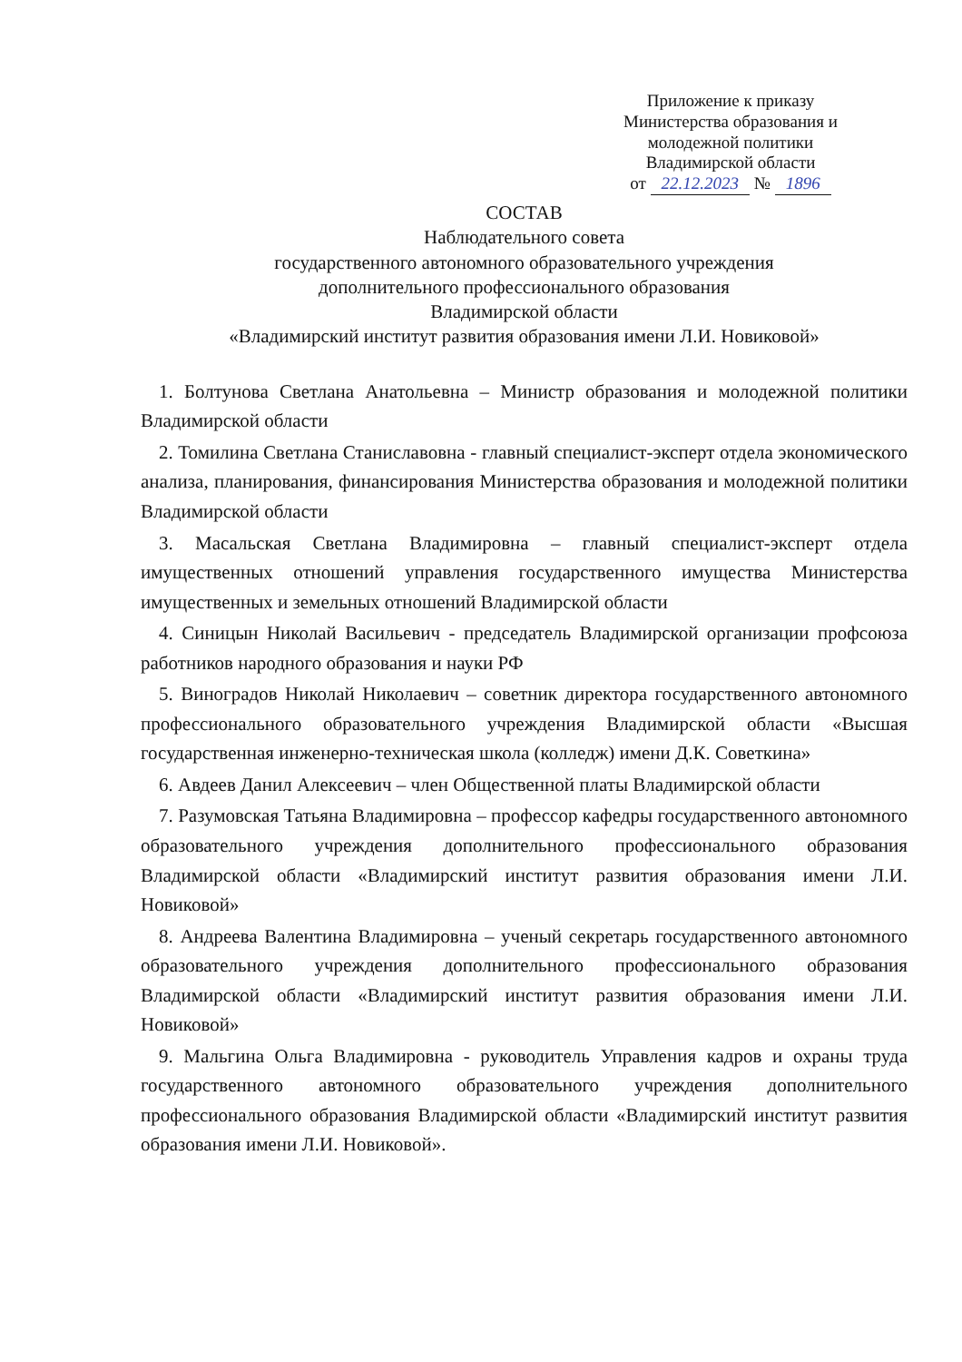Приложение к приказу
Министерства образования и молодежной политики
Владимирской области
от 22.12.2023 № 1896
СОСТАВ
Наблюдательного совета
государственного автономного образовательного учреждения
дополнительного профессионального образования
Владимирской области
«Владимирский институт развития образования имени Л.И. Новиковой»
1. Болтунова Светлана Анатольевна – Министр образования и молодежной политики Владимирской области
2. Томилина Светлана Станиславовна - главный специалист-эксперт отдела экономического анализа, планирования, финансирования Министерства образования и молодежной политики Владимирской области
3. Масальская Светлана Владимировна – главный специалист-эксперт отдела имущественных отношений управления государственного имущества Министерства имущественных и земельных отношений Владимирской области
4. Синицын Николай Васильевич - председатель Владимирской организации профсоюза работников народного образования и науки РФ
5. Виноградов Николай Николаевич – советник директора государственного автономного профессионального образовательного учреждения Владимирской области «Высшая государственная инженерно-техническая школа (колледж) имени Д.К. Советкина»
6. Авдеев Данил Алексеевич – член Общественной платы Владимирской области
7. Разумовская Татьяна Владимировна – профессор кафедры государственного автономного образовательного учреждения дополнительного профессионального образования Владимирской области «Владимирский институт развития образования имени Л.И. Новиковой»
8. Андреева Валентина Владимировна – ученый секретарь государственного автономного образовательного учреждения дополнительного профессионального образования Владимирской области «Владимирский институт развития образования имени Л.И. Новиковой»
9. Мальгина Ольга Владимировна - руководитель Управления кадров и охраны труда государственного автономного образовательного учреждения дополнительного профессионального образования Владимирской области «Владимирский институт развития образования имени Л.И. Новиковой».